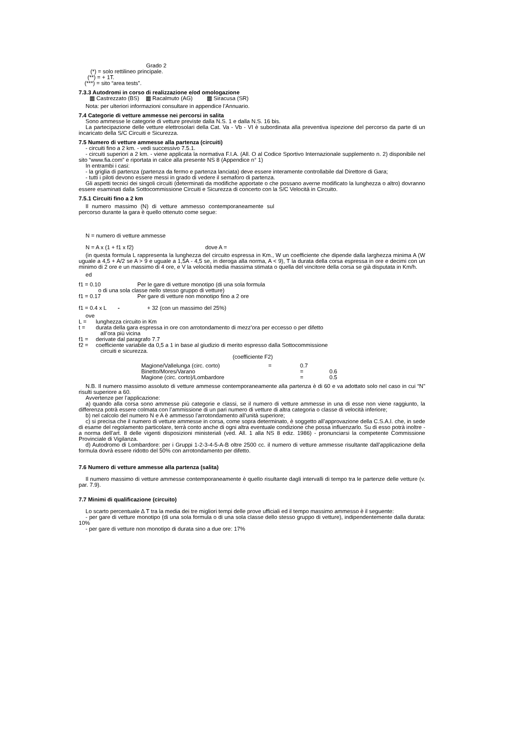Grado 2
(*) = solo rettilineo principale.
(**) = + 1T.
(***) = sito “area tests”.
7.3.3 Autodromi in corso di realizzazione e/od omologazione
▦ Castrezzato (BS) ▦ Racalmuto (AG) ▦ Siracusa (SR)
Nota: per ulteriori informazioni consultare in appendice l’Annuario.
7.4 Categorie di vetture ammesse nei percorsi in salita
Sono ammesse le categorie di vetture previste dalla N.S. 1 e dalla N.S. 16 bis.
La partecipazione delle vetture elettrosolari della Cat. Va - Vb - VI è subordinata alla preventiva ispezione del percorso da parte di un incaricato della S/C Circuiti e Sicurezza.
7.5 Numero di vetture ammesse alla partenza (circuiti)
- circuiti fino a 2 km. - vedi successivo 7.5.1.
- circuiti superiori a 2 km. - viene applicata la normativa F.I.A. (All. O al Codice Sportivo Internazionale supplemento n. 2) disponibile nel sito “www.fia.com” e riportata in calce alla presente NS 8 (Appendice n° 1)
In entrambi i casi:
- la griglia di partenza (partenza da fermo e partenza lanciata) deve essere interamente controllabile dal Direttore di Gara;
- tutti i piloti devono essere messi in grado di vedere il semaforo di partenza.
Gli aspetti tecnici dei singoli circuiti (determinati da modifiche apportate o che possano averne modificato la lunghezza o altro) dovranno essere esaminati dalla Sottocommissione Circuiti e Sicurezza di concerto con la S/C Velocità in Circuito.
7.5.1 Circuiti fino a 2 km
Il numero massimo (N) di vetture ammesso contemporaneamente sul percorso durante la gara è quello ottenuto come segue:
N = numero di vetture ammesse
N = A x (1 + f1 x f2) dove A =
(in questa formula L rappresenta la lunghezza del circuito espressa in Km., W un coefficiente che dipende dalla larghezza minima A (W uguale a 4,5 + A/2 se A > 9 e uguale a 1,5A - 4,5 se, in deroga alla norma, A < 9), T la durata della corsa espressa in ore e decimi con un minimo di 2 ore e un massimo di 4 ore, e V la velocità media massima stimata o quella del vincitore della corsa se già disputata in Km/h.
ed
f1 = 0.10 Per le gare di vetture monotipo (di una sola formula
o di una sola classe nello stesso gruppo di vetture)
f1 = 0.17 Per gare di vetture non monotipo fino a 2 ore
f1 = 0.4 x L - + 32 (con un massimo del 25%)
ove
L = lunghezza circuito in Km
t = durata della gara espressa in ore con arrotondamento di mezz’ora per eccesso o per difetto
all’ora più vicina
f1 = derivate dal paragrafo 7.7
f2 = coefficiente variabile da 0,5 a 1 in base al giudizio di merito espresso dalla Sottocommissione
circuiti e sicurezza.
(coefficiente F2)
Magione/Vallelunga (circ. corto) = 0.7
Binetto/Mores/Varano = 0.6
Magione (circ. corto)/Lombardore = 0.5
N.B. Il numero massimo assoluto di vetture ammesse contemporaneamente alla partenza è di 60 e va adottato solo nel caso in cui “N” risulti superiore a 60.
Avvertenze per l’applicazione:
a) quando alla corsa sono ammesse più categorie e classi, se il numero di vetture ammesse in una di esse non viene raggiunto, la differenza potrà essere colmata con l’ammissione di un pari numero di vetture di altra categoria o classe di velocità inferiore;
b) nel calcolo del numero N e A è ammesso l’arrotondamento all’unità superiore;
c) si precisa che il numero di vetture ammesse in corsa, come sopra determinato, è soggetto all’approvazione della C.S.A.I. che, in sede di esame del regolamento particolare, terrà conto anche di ogni altra eventuale condizione che possa influenzarlo. Su di esso potrà inoltre - a norma dell’art. 8 delle vigenti disposizioni ministeriali (ved. All. 1 alla NS 8 ediz. 1986) - pronunciarsi la competente Commissione Provinciale di Vigilanza.
d) Autodromo di Lombardore: per i Gruppi 1-2-3-4-5-A-B oltre 2500 cc. il numero di vetture ammesse risultante dall’applicazione della formula dovrà essere ridotto del 50% con arrotondamento per difetto.
7.6 Numero di vetture ammesse alla partenza (salita)
Il numero massimo di vetture ammesse contemporaneamente è quello risultante dagli intervalli di tempo tra le partenze delle vetture (v. par. 7.9).
7.7 Minimi di qualificazione (circuito)
Lo scarto percentuale ∆ T tra la media dei tre migliori tempi delle prove ufficiali ed il tempo massimo ammesso è il seguente:
- per gare di vetture monotipo (di una sola formula o di una sola classe dello stesso gruppo di vetture), indipendentemente dalla durata: 10%
- per gare di vetture non monotipo di durata sino a due ore: 17%